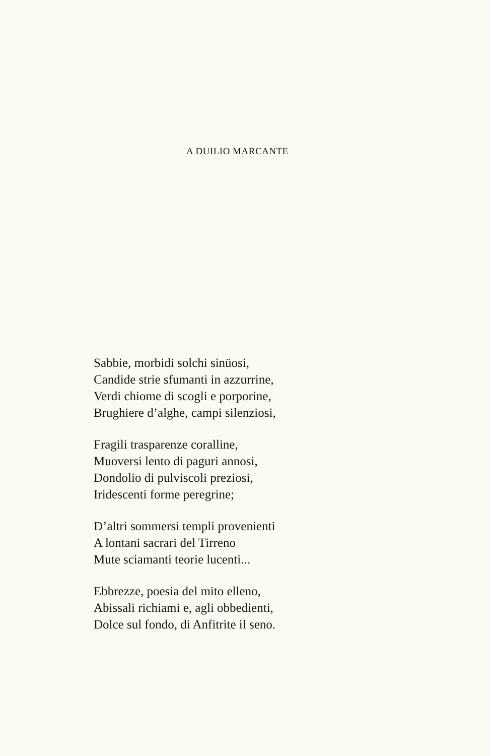A DUILIO MARCANTE
Sabbie, morbidi solchi sinüosi,
Candide strie sfumanti in azzurrine,
Verdi chiome di scogli e porporine,
Brughiere d’alghe, campi silenziosi,
Fragili trasparenze coralline,
Muoversi lento di paguri annosi,
Dondolio di pulviscoli preziosi,
Iridescenti forme peregrine;
D’altri sommersi templi provenienti
A lontani sacrari del Tirreno
Mute sciamanti teorie lucenti...
Ebbrezze, poesia del mito elleno,
Abissali richiami e, agli obbedienti,
Dolce sul fondo, di Anfitrite il seno.